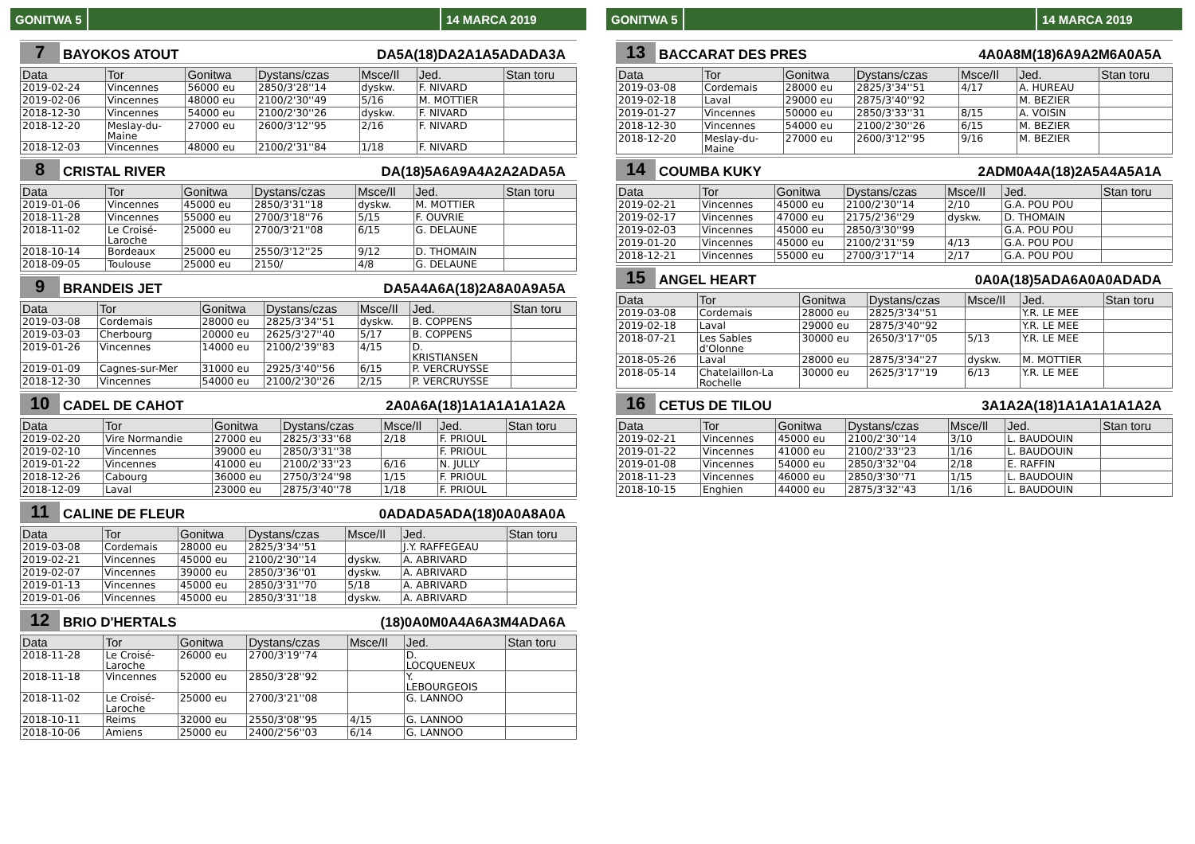GONITWA 5 14 MARCA 2019
7 BAYOKOS ATOUT DA5A(18)DA2A1A5ADADA3A
| Data | Tor | Gonitwa | Dystans/czas | Msce/Il | Jed. | Stan toru |
| --- | --- | --- | --- | --- | --- | --- |
| 2019-02-24 | Vincennes | 56000 eu | 2850/3'28''14 | dyskw. | F. NIVARD | |
| 2019-02-06 | Vincennes | 48000 eu | 2100/2'30''49 | 5/16 | M. MOTTIER | |
| 2018-12-30 | Vincennes | 54000 eu | 2100/2'30''26 | dyskw. | F. NIVARD | |
| 2018-12-20 | Meslay-du- Maine | 27000 eu | 2600/3'12''95 | 2/16 | F. NIVARD | |
| 2018-12-03 | Vincennes | 48000 eu | 2100/2'31''84 | 1/18 | F. NIVARD | |
8 CRISTAL RIVER DA(18)5A6A9A4A2A2ADA5A
| Data | Tor | Gonitwa | Dystans/czas | Msce/Il | Jed. | Stan toru |
| --- | --- | --- | --- | --- | --- | --- |
| 2019-01-06 | Vincennes | 45000 eu | 2850/3'31''18 | dyskw. | M. MOTTIER | |
| 2018-11-28 | Vincennes | 55000 eu | 2700/3'18''76 | 5/15 | F. OUVRIE | |
| 2018-11-02 | Le Croisé- Laroche | 25000 eu | 2700/3'21''08 | 6/15 | G. DELAUNE | |
| 2018-10-14 | Bordeaux | 25000 eu | 2550/3'12''25 | 9/12 | D. THOMAIN | |
| 2018-09-05 | Toulouse | 25000 eu | 2150/ | 4/8 | G. DELAUNE | |
9 BRANDEIS JET DA5A4A6A(18)2A8A0A9A5A
| Data | Tor | Gonitwa | Dystans/czas | Msce/Il | Jed. | Stan toru |
| --- | --- | --- | --- | --- | --- | --- |
| 2019-03-08 | Cordemais | 28000 eu | 2825/3'34''51 | dyskw. | B. COPPENS | |
| 2019-03-03 | Cherbourg | 20000 eu | 2625/3'27''40 | 5/17 | B. COPPENS | |
| 2019-01-26 | Vincennes | 14000 eu | 2100/2'39''83 | 4/15 | D. KRISTIANSEN | |
| 2019-01-09 | Cagnes-sur-Mer | 31000 eu | 2925/3'40''56 | 6/15 | P. VERCRUYSSE | |
| 2018-12-30 | Vincennes | 54000 eu | 2100/2'30''26 | 2/15 | P. VERCRUYSSE | |
10 CADEL DE CAHOT 2A0A6A(18)1A1A1A1A1A2A
| Data | Tor | Gonitwa | Dystans/czas | Msce/Il | Jed. | Stan toru |
| --- | --- | --- | --- | --- | --- | --- |
| 2019-02-20 | Vire Normandie | 27000 eu | 2825/3'33''68 | 2/18 | F. PRIOUL | |
| 2019-02-10 | Vincennes | 39000 eu | 2850/3'31''38 | | F. PRIOUL | |
| 2019-01-22 | Vincennes | 41000 eu | 2100/2'33''23 | 6/16 | N. JULLY | |
| 2018-12-26 | Cabourg | 36000 eu | 2750/3'24''98 | 1/15 | F. PRIOUL | |
| 2018-12-09 | Laval | 23000 eu | 2875/3'40''78 | 1/18 | F. PRIOUL | |
11 CALINE DE FLEUR 0ADADA5ADA(18)0A0A8A0A
| Data | Tor | Gonitwa | Dystans/czas | Msce/Il | Jed. | Stan toru |
| --- | --- | --- | --- | --- | --- | --- |
| 2019-03-08 | Cordemais | 28000 eu | 2825/3'34''51 | | J.Y. RAFFEGEAU | |
| 2019-02-21 | Vincennes | 45000 eu | 2100/2'30''14 | dyskw. | A. ABRIVARD | |
| 2019-02-07 | Vincennes | 39000 eu | 2850/3'36''01 | dyskw. | A. ABRIVARD | |
| 2019-01-13 | Vincennes | 45000 eu | 2850/3'31''70 | 5/18 | A. ABRIVARD | |
| 2019-01-06 | Vincennes | 45000 eu | 2850/3'31''18 | dyskw. | A. ABRIVARD | |
12 BRIO D'HERTALS (18)0A0M0A4A6A3M4ADA6A
| Data | Tor | Gonitwa | Dystans/czas | Msce/Il | Jed. | Stan toru |
| --- | --- | --- | --- | --- | --- | --- |
| 2018-11-28 | Le Croisé- Laroche | 26000 eu | 2700/3'19''74 | | D. LOCQUENEUX | |
| 2018-11-18 | Vincennes | 52000 eu | 2850/3'28''92 | | Y. LEBOURGEOIS | |
| 2018-11-02 | Le Croisé- Laroche | 25000 eu | 2700/3'21''08 | | G. LANNOO | |
| 2018-10-11 | Reims | 32000 eu | 2550/3'08''95 | 4/15 | G. LANNOO | |
| 2018-10-06 | Amiens | 25000 eu | 2400/2'56''03 | 6/14 | G. LANNOO | |
GONITWA 5 14 MARCA 2019
13 BACCARAT DES PRES 4A0A8M(18)6A9A2M6A0A5A
| Data | Tor | Gonitwa | Dystans/czas | Msce/Il | Jed. | Stan toru |
| --- | --- | --- | --- | --- | --- | --- |
| 2019-03-08 | Cordemais | 28000 eu | 2825/3'34''51 | 4/17 | A. HUREAU | |
| 2019-02-18 | Laval | 29000 eu | 2875/3'40''92 | | M. BEZIER | |
| 2019-01-27 | Vincennes | 50000 eu | 2850/3'33''31 | 8/15 | A. VOISIN | |
| 2018-12-30 | Vincennes | 54000 eu | 2100/2'30''26 | 6/15 | M. BEZIER | |
| 2018-12-20 | Meslay-du- Maine | 27000 eu | 2600/3'12''95 | 9/16 | M. BEZIER | |
14 COUMBA KUKY 2ADM0A4A(18)2A5A4A5A1A
| Data | Tor | Gonitwa | Dystans/czas | Msce/Il | Jed. | Stan toru |
| --- | --- | --- | --- | --- | --- | --- |
| 2019-02-21 | Vincennes | 45000 eu | 2100/2'30''14 | 2/10 | G.A. POU POU | |
| 2019-02-17 | Vincennes | 47000 eu | 2175/2'36''29 | dyskw. | D. THOMAIN | |
| 2019-02-03 | Vincennes | 45000 eu | 2850/3'30''99 | | G.A. POU POU | |
| 2019-01-20 | Vincennes | 45000 eu | 2100/2'31''59 | 4/13 | G.A. POU POU | |
| 2018-12-21 | Vincennes | 55000 eu | 2700/3'17''14 | 2/17 | G.A. POU POU | |
15 ANGEL HEART 0A0A(18)5ADA6A0A0ADADA
| Data | Tor | Gonitwa | Dystans/czas | Msce/Il | Jed. | Stan toru |
| --- | --- | --- | --- | --- | --- | --- |
| 2019-03-08 | Cordemais | 28000 eu | 2825/3'34''51 | | Y.R. LE MEE | |
| 2019-02-18 | Laval | 29000 eu | 2875/3'40''92 | | Y.R. LE MEE | |
| 2018-07-21 | Les Sables d'Olonne | 30000 eu | 2650/3'17''05 | 5/13 | Y.R. LE MEE | |
| 2018-05-26 | Laval | 28000 eu | 2875/3'34''27 | dyskw. | M. MOTTIER | |
| 2018-05-14 | Chatelaillon-La Rochelle | 30000 eu | 2625/3'17''19 | 6/13 | Y.R. LE MEE | |
16 CETUS DE TILOU 3A1A2A(18)1A1A1A1A1A2A
| Data | Tor | Gonitwa | Dystans/czas | Msce/Il | Jed. | Stan toru |
| --- | --- | --- | --- | --- | --- | --- |
| 2019-02-21 | Vincennes | 45000 eu | 2100/2'30''14 | 3/10 | L. BAUDOUIN | |
| 2019-01-22 | Vincennes | 41000 eu | 2100/2'33''23 | 1/16 | L. BAUDOUIN | |
| 2019-01-08 | Vincennes | 54000 eu | 2850/3'32''04 | 2/18 | E. RAFFIN | |
| 2018-11-23 | Vincennes | 46000 eu | 2850/3'30''71 | 1/15 | L. BAUDOUIN | |
| 2018-10-15 | Enghien | 44000 eu | 2875/3'32''43 | 1/16 | L. BAUDOUIN | |